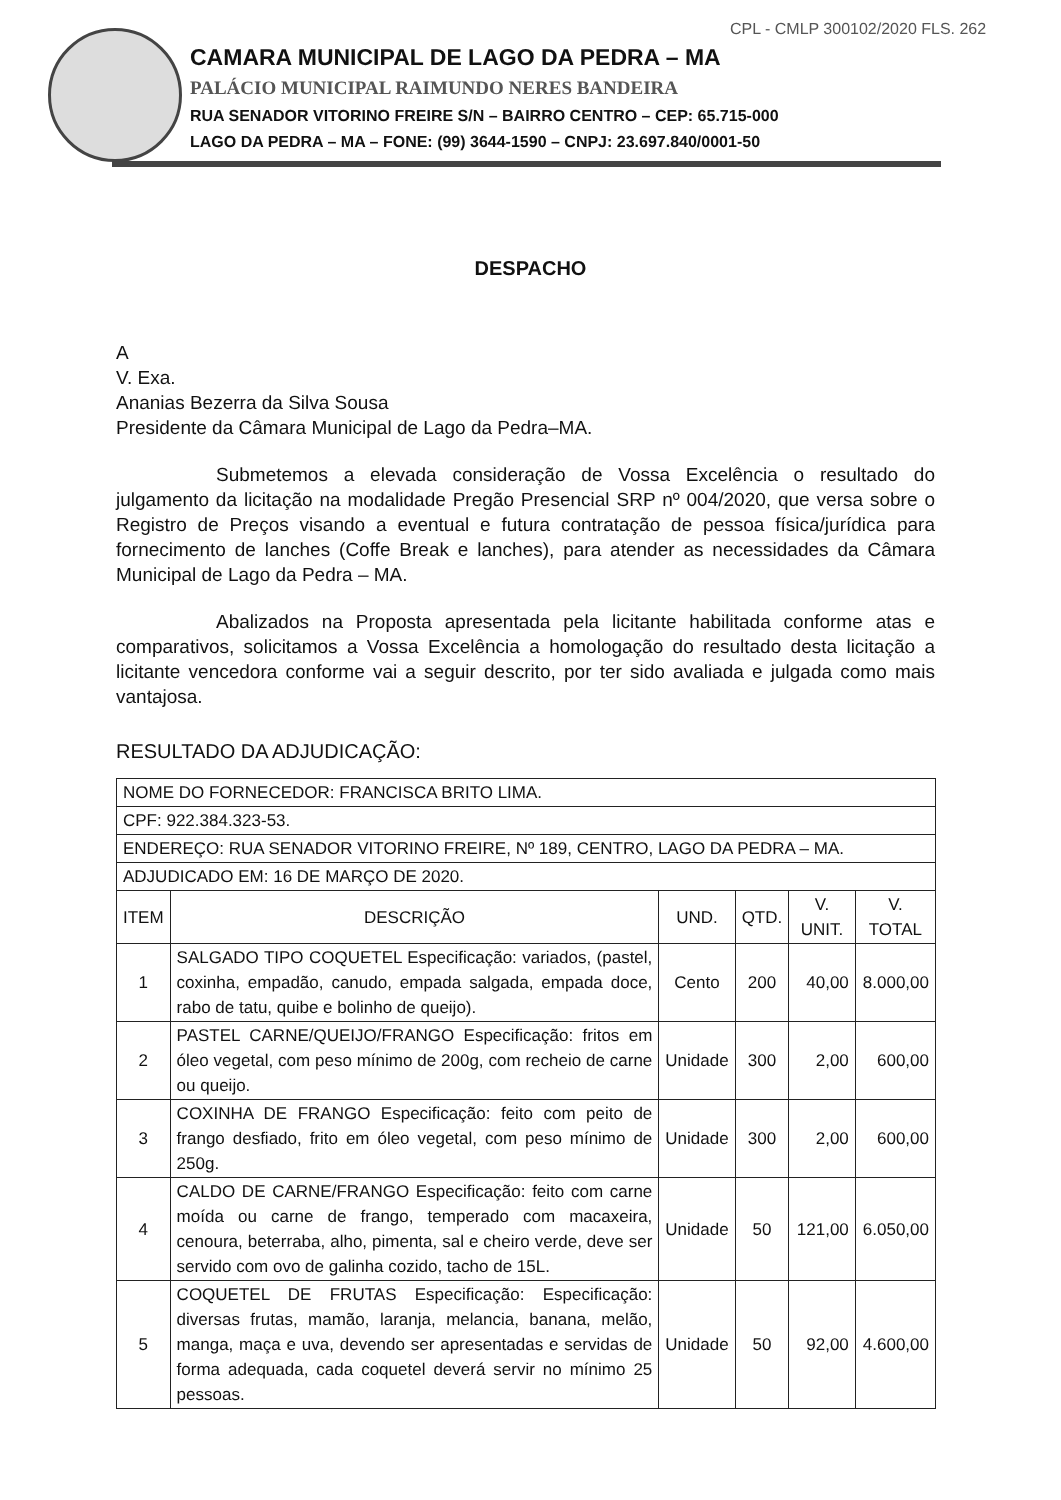CPL - CMLP 300102/2020 FLS. 262
CAMARA MUNICIPAL DE LAGO DA PEDRA – MA
PALÁCIO MUNICIPAL RAIMUNDO NERES BANDEIRA
RUA SENADOR VITORINO FREIRE S/N – BAIRRO CENTRO – CEP: 65.715-000
LAGO DA PEDRA – MA – FONE: (99) 3644-1590 – CNPJ: 23.697.840/0001-50
DESPACHO
A
V. Exa.
Ananias Bezerra da Silva Sousa
Presidente da Câmara Municipal de Lago da Pedra–MA.
Submetemos a elevada consideração de Vossa Excelência o resultado do julgamento da licitação na modalidade Pregão Presencial SRP nº 004/2020, que versa sobre o Registro de Preços visando a eventual e futura contratação de pessoa física/jurídica para fornecimento de lanches (Coffe Break e lanches), para atender as necessidades da Câmara Municipal de Lago da Pedra – MA.
Abalizados na Proposta apresentada pela licitante habilitada conforme atas e comparativos, solicitamos a Vossa Excelência a homologação do resultado desta licitação a licitante vencedora conforme vai a seguir descrito, por ter sido avaliada e julgada como mais vantajosa.
RESULTADO DA ADJUDICAÇÃO:
| NOME DO FORNECEDOR: FRANCISCA BRITO LIMA. | | | | | |
| CPF: 922.384.323-53. | | | | | |
| ENDEREÇO: RUA SENADOR VITORINO FREIRE, Nº 189, CENTRO, LAGO DA PEDRA – MA. | | | | | |
| ADJUDICADO EM: 16 DE MARÇO DE 2020. | | | | | |
| ITEM | DESCRIÇÃO | UND. | QTD. | V. UNIT. | V. TOTAL |
| 1 | SALGADO TIPO COQUETEL Especificação: variados, (pastel, coxinha, empadão, canudo, empada salgada, empada doce, rabo de tatu, quibe e bolinho de queijo). | Cento | 200 | 40,00 | 8.000,00 |
| 2 | PASTEL CARNE/QUEIJO/FRANGO Especificação: fritos em óleo vegetal, com peso mínimo de 200g, com recheio de carne ou queijo. | Unidade | 300 | 2,00 | 600,00 |
| 3 | COXINHA DE FRANGO Especificação: feito com peito de frango desfiado, frito em óleo vegetal, com peso mínimo de 250g. | Unidade | 300 | 2,00 | 600,00 |
| 4 | CALDO DE CARNE/FRANGO Especificação: feito com carne moída ou carne de frango, temperado com macaxeira, cenoura, beterraba, alho, pimenta, sal e cheiro verde, deve ser servido com ovo de galinha cozido, tacho de 15L. | Unidade | 50 | 121,00 | 6.050,00 |
| 5 | COQUETEL DE FRUTAS Especificação: Especificação: diversas frutas, mamão, laranja, melancia, banana, melão, manga, maça e uva, devendo ser apresentadas e servidas de forma adequada, cada coquetel deverá servir no mínimo 25 pessoas. | Unidade | 50 | 92,00 | 4.600,00 |